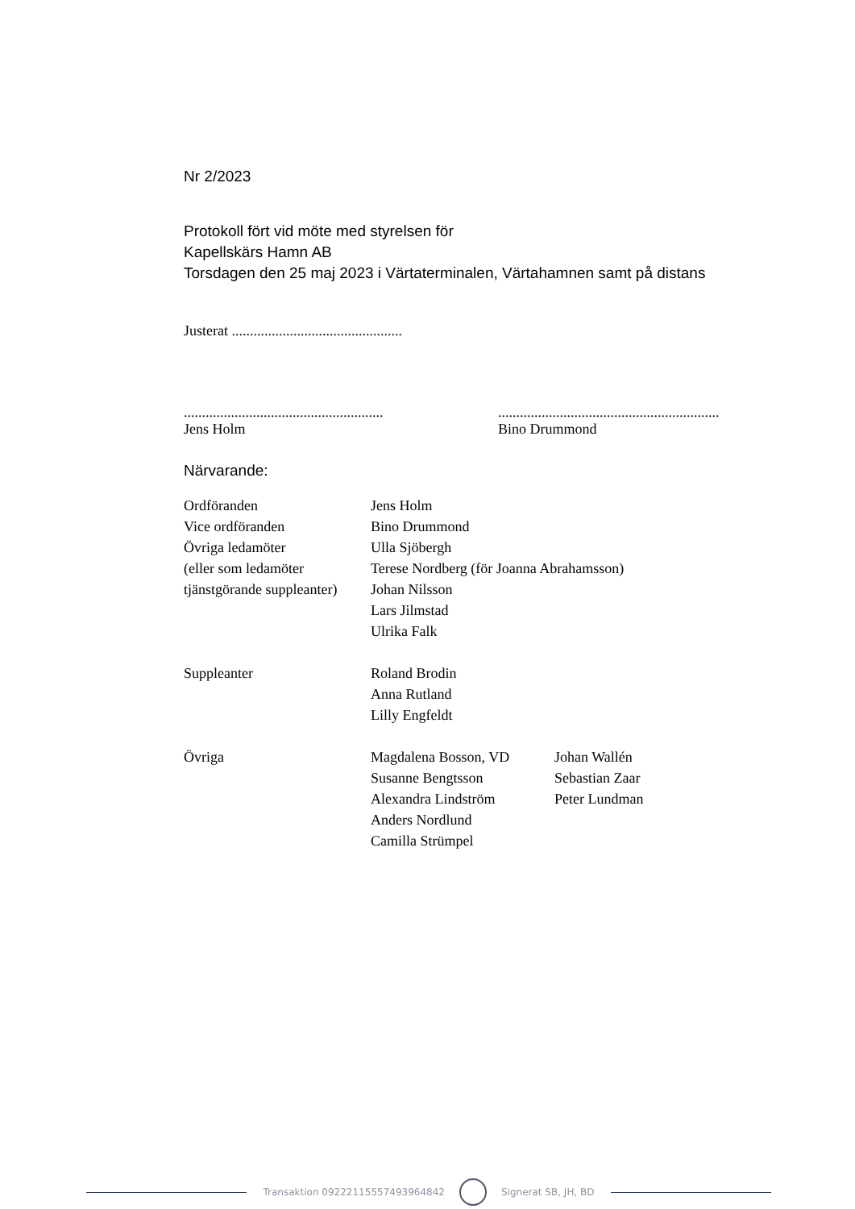Nr 2/2023
Protokoll fört vid möte med styrelsen för
Kapellskärs Hamn AB
Torsdagen den 25 maj 2023 i Värtaterminalen, Värtahamnen samt på distans
Justerat ...............................................
.......................................................
Jens Holm
.............................................................
Bino Drummond
Närvarande:
| Ordföranden | Jens Holm | |
| Vice ordföranden | Bino Drummond | |
| Övriga ledamöter | Ulla Sjöbergh | |
| (eller som ledamöter | Terese Nordberg (för Joanna Abrahamsson) | |
| tjänstgörande suppleanter) | Johan Nilsson | |
| | Lars Jilmstad | |
| | Ulrika Falk | |
| Suppleanter | Roland Brodin | |
| | Anna Rutland | |
| | Lilly Engfeldt | |
| Övriga | Magdalena Bosson, VD | Johan Wallén |
| | Susanne Bengtsson | Sebastian Zaar |
| | Alexandra Lindström | Peter Lundman |
| | Anders Nordlund | |
| | Camilla Strümpel | |
Transaktion 09222115557493964842
Signerat SB, JH, BD